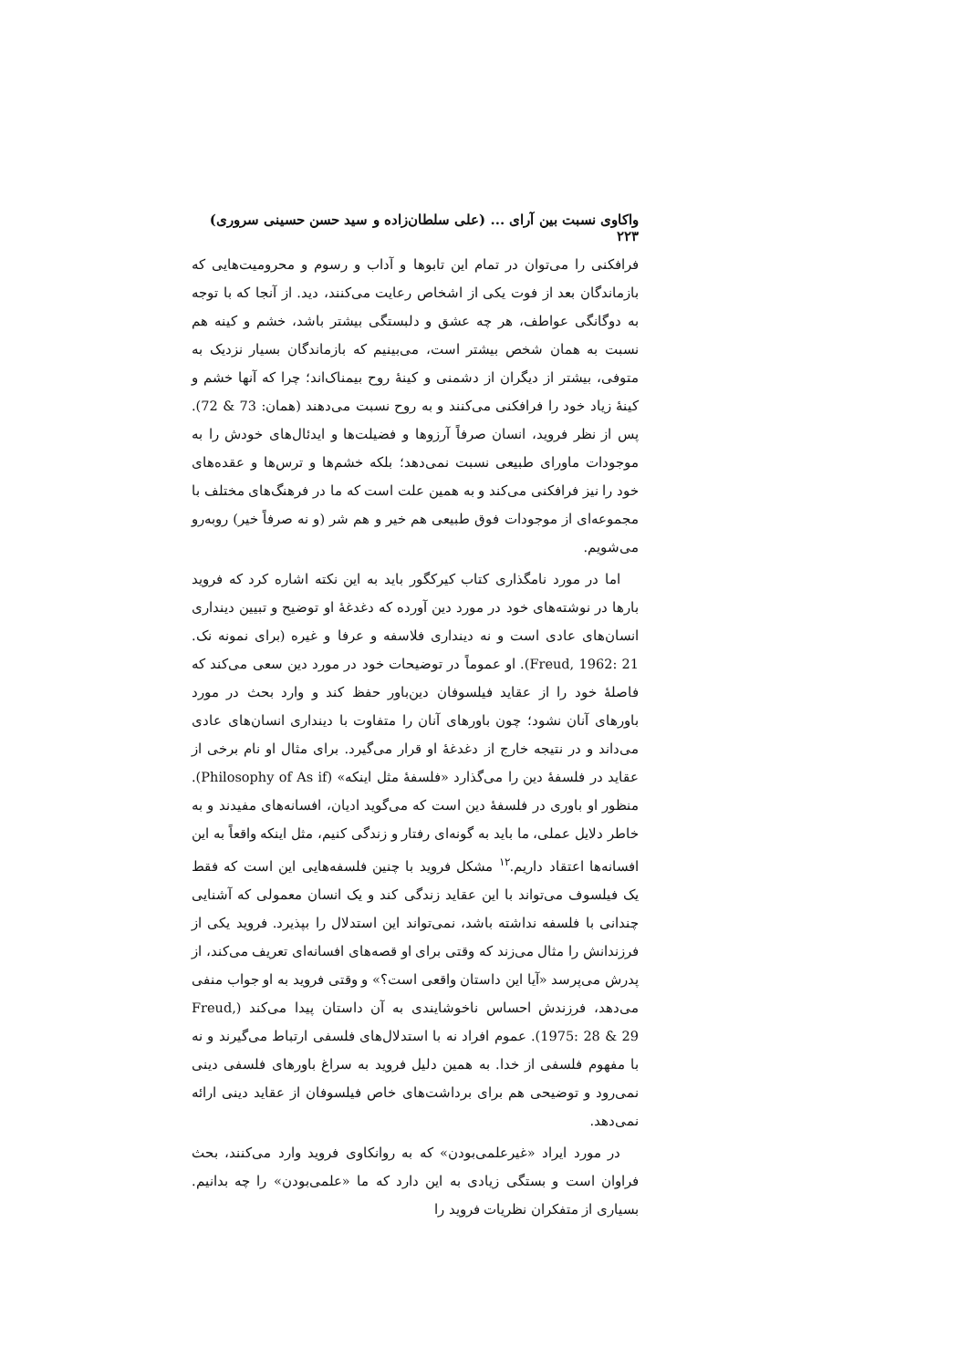واکاوی نسبت بین آرای ... (علی سلطان‌زاده و سید حسن حسینی سروری) ۲۲۳
فرافکنی را می‌توان در تمام این تابوها و آداب و رسوم و محرومیت‌هایی که بازماندگان بعد از فوت یکی از اشخاص رعایت می‌کنند، دید. از آنجا که با توجه به دوگانگی عواطف، هر چه عشق و دلبستگی بیشتر باشد، خشم و کینه هم نسبت به همان شخص بیشتر است، می‌بینیم که بازماندگان بسیار نزدیک به متوفی، بیشتر از دیگران از دشمنی و کینهٔ روح بیمناک‌اند؛ چرا که آنها خشم و کینهٔ زیاد خود را فرافکنی می‌کنند و به روح نسبت می‌دهند (همان: 73 & 72). پس از نظر فروید، انسان صرفاً آرزوها و فضیلت‌ها و ایدئال‌های خودش را به موجودات ماورای طبیعی نسبت نمی‌دهد؛ بلکه خشم‌ها و ترس‌ها و عقده‌های خود را نیز فرافکنی می‌کند و به همین علت است که ما در فرهنگ‌های مختلف با مجموعه‌ای از موجودات فوق طبیعی هم خیر و هم شر (و نه صرفاً خیر) روبه‌رو می‌شویم.
اما در مورد نامگذاری کتاب کیرکگور باید به این نکته اشاره کرد که فروید بارها در نوشته‌های خود در مورد دین آورده که دغدغهٔ او توضیح و تبیین دینداری انسان‌های عادی است و نه دینداری فلاسفه و عرفا و غیره (برای نمونه نک. Freud, 1962: 21). او عموماً در توضیحات خود در مورد دین سعی می‌کند که فاصلهٔ خود را از عقاید فیلسوفان دین‌باور حفظ کند و وارد بحث در مورد باورهای آنان نشود؛ چون باورهای آنان را متفاوت با دینداری انسان‌های عادی می‌داند و در نتیجه خارج از دغدغهٔ او قرار می‌گیرد. برای مثال او نام برخی از عقاید در فلسفهٔ دین را می‌گذارد «فلسفهٔ مثل اینکه» (Philosophy of As if). منظور او باوری در فلسفهٔ دین است که می‌گوید ادیان، افسانه‌های مفیدند و به خاطر دلایل عملی، ما باید به گونه‌ای رفتار و زندگی کنیم، مثل اینکه واقعاً به این افسانه‌ها اعتقاد داریم.<sup>۱۲</sup> مشکل فروید با چنین فلسفه‌هایی این است که فقط یک فیلسوف می‌تواند با این عقاید زندگی کند و یک انسان معمولی که آشنایی چندانی با فلسفه نداشته باشد، نمی‌تواند این استدلال را بپذیرد. فروید یکی از فرزندانش را مثال می‌زند که وقتی برای او قصه‌های افسانه‌ای تعریف می‌کند، از پدرش می‌پرسد «آیا این داستان واقعی است؟» و وقتی فروید به او جواب منفی می‌دهد، فرزندش احساس ناخوشایندی به آن داستان پیدا می‌کند (Freud, 1975: 28 & 29). عموم افراد نه با استدلال‌های فلسفی ارتباط می‌گیرند و نه با مفهوم فلسفی از خدا. به همین دلیل فروید به سراغ باورهای فلسفی دینی نمی‌رود و توضیحی هم برای برداشت‌های خاص فیلسوفان از عقاید دینی ارائه نمی‌دهد.
در مورد ایراد «غیرعلمی‌بودن» که به روانکاوی فروید وارد می‌کنند، بحث فراوان است و بستگی زیادی به این دارد که ما «علمی‌بودن» را چه بدانیم. بسیاری از متفکران نظریات فروید را